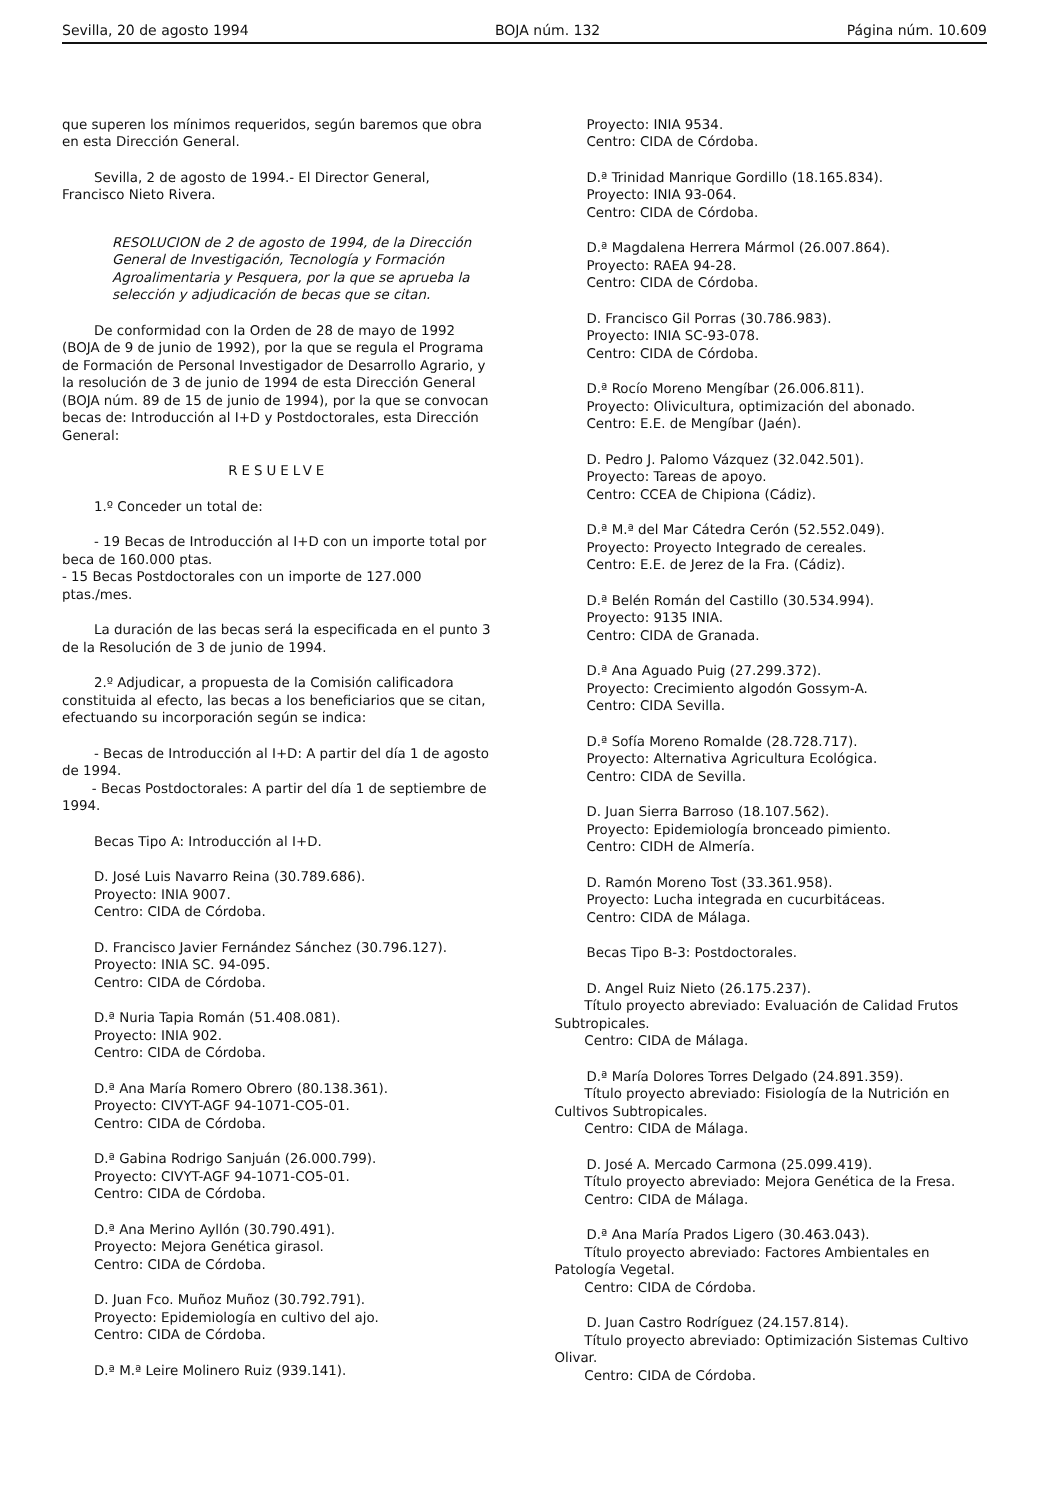Sevilla, 20 de agosto 1994 BOJA núm. 132 Página núm. 10.609
que superen los mínimos requeridos, según baremos que obra en esta Dirección General.
Sevilla, 2 de agosto de 1994.- El Director General, Francisco Nieto Rivera.
RESOLUCION de 2 de agosto de 1994, de la Dirección General de Investigación, Tecnología y Formación Agroalimentaria y Pesquera, por la que se aprueba la selección y adjudicación de becas que se citan.
De conformidad con la Orden de 28 de mayo de 1992 (BOJA de 9 de junio de 1992), por la que se regula el Programa de Formación de Personal Investigador de Desarrollo Agrario, y la resolución de 3 de junio de 1994 de esta Dirección General (BOJA núm. 89 de 15 de junio de 1994), por la que se convocan becas de: Introducción al I+D y Postdoctorales, esta Dirección General:
RESUELVE
1.º Conceder un total de:
- 19 Becas de Introducción al I+D con un importe total por beca de 160.000 ptas.
- 15 Becas Postdoctorales con un importe de 127.000 ptas./mes.
La duración de las becas será la especificada en el punto 3 de la Resolución de 3 de junio de 1994.
2.º Adjudicar, a propuesta de la Comisión calificadora constituida al efecto, las becas a los beneficiarios que se citan, efectuando su incorporación según se indica:
- Becas de Introducción al I+D: A partir del día 1 de agosto de 1994.
- Becas Postdoctorales: A partir del día 1 de septiembre de 1994.
Becas Tipo A: Introducción al I+D.
D. José Luis Navarro Reina (30.789.686).
Proyecto: INIA 9007.
Centro: CIDA de Córdoba.
D. Francisco Javier Fernández Sánchez (30.796.127).
Proyecto: INIA SC. 94-095.
Centro: CIDA de Córdoba.
D.ª Nuria Tapia Román (51.408.081).
Proyecto: INIA 902.
Centro: CIDA de Córdoba.
D.ª Ana María Romero Obrero (80.138.361).
Proyecto: CIVYT-AGF 94-1071-CO5-01.
Centro: CIDA de Córdoba.
D.ª Gabina Rodrigo Sanjuán (26.000.799).
Proyecto: CIVYT-AGF 94-1071-CO5-01.
Centro: CIDA de Córdoba.
D.ª Ana Merino Ayllón (30.790.491).
Proyecto: Mejora Genética girasol.
Centro: CIDA de Córdoba.
D. Juan Fco. Muñoz Muñoz (30.792.791).
Proyecto: Epidemiología en cultivo del ajo.
Centro: CIDA de Córdoba.
D.ª M.ª Leire Molinero Ruiz (939.141).
Proyecto: INIA 9534.
Centro: CIDA de Córdoba.
D.ª Trinidad Manrique Gordillo (18.165.834).
Proyecto: INIA 93-064.
Centro: CIDA de Córdoba.
D.ª Magdalena Herrera Mármol (26.007.864).
Proyecto: RAEA 94-28.
Centro: CIDA de Córdoba.
D. Francisco Gil Porras (30.786.983).
Proyecto: INIA SC-93-078.
Centro: CIDA de Córdoba.
D.ª Rocío Moreno Mengíbar (26.006.811).
Proyecto: Olivicultura, optimización del abonado.
Centro: E.E. de Mengíbar (Jaén).
D. Pedro J. Palomo Vázquez (32.042.501).
Proyecto: Tareas de apoyo.
Centro: CCEA de Chipiona (Cádiz).
D.ª M.ª del Mar Cátedra Cerón (52.552.049).
Proyecto: Proyecto Integrado de cereales.
Centro: E.E. de Jerez de la Fra. (Cádiz).
D.ª Belén Román del Castillo (30.534.994).
Proyecto: 9135 INIA.
Centro: CIDA de Granada.
D.ª Ana Aguado Puig (27.299.372).
Proyecto: Crecimiento algodón Gossym-A.
Centro: CIDA Sevilla.
D.ª Sofía Moreno Romalde (28.728.717).
Proyecto: Alternativa Agricultura Ecológica.
Centro: CIDA de Sevilla.
D. Juan Sierra Barroso (18.107.562).
Proyecto: Epidemiología bronceado pimiento.
Centro: CIDH de Almería.
D. Ramón Moreno Tost (33.361.958).
Proyecto: Lucha integrada en cucurbitáceas.
Centro: CIDA de Málaga.
Becas Tipo B-3: Postdoctorales.
D. Angel Ruiz Nieto (26.175.237).
Título proyecto abreviado: Evaluación de Calidad Frutos Subtropicales.
Centro: CIDA de Málaga.
D.ª María Dolores Torres Delgado (24.891.359).
Título proyecto abreviado: Fisiología de la Nutrición en Cultivos Subtropicales.
Centro: CIDA de Málaga.
D. José A. Mercado Carmona (25.099.419).
Título proyecto abreviado: Mejora Genética de la Fresa.
Centro: CIDA de Málaga.
D.ª Ana María Prados Ligero (30.463.043).
Título proyecto abreviado: Factores Ambientales en Patología Vegetal.
Centro: CIDA de Córdoba.
D. Juan Castro Rodríguez (24.157.814).
Título proyecto abreviado: Optimización Sistemas Cultivo Olivar.
Centro: CIDA de Córdoba.